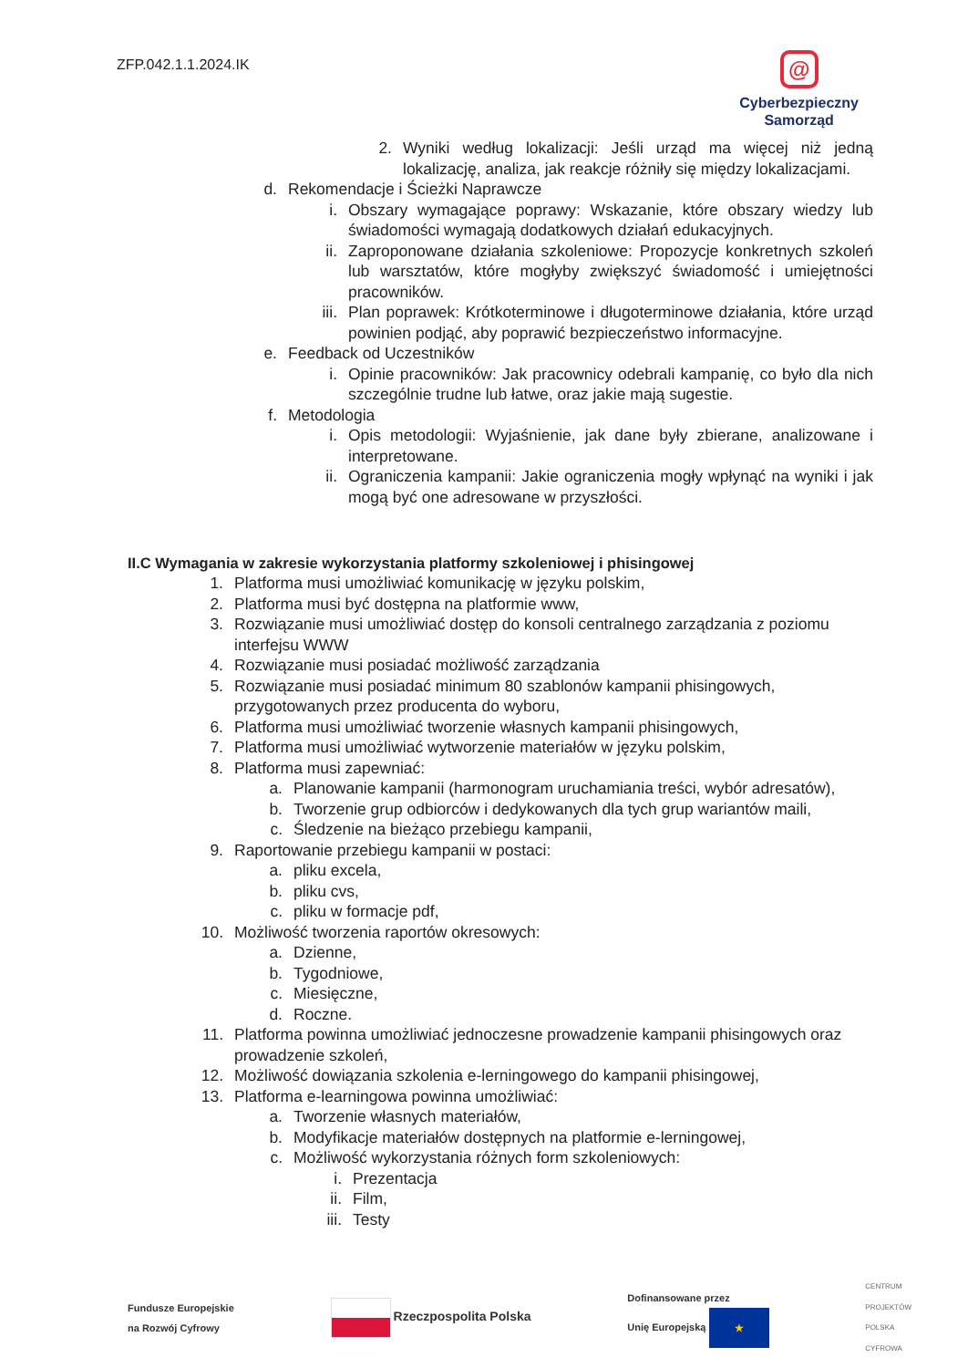ZFP.042.1.1.2024.IK
@
Cyberbezpieczny
Samorząd
2. Wyniki według lokalizacji: Jeśli urząd ma więcej niż jedną lokalizację, analiza, jak reakcje różniły się między lokalizacjami.
d. Rekomendacje i Ścieżki Naprawcze
i. Obszary wymagające poprawy: Wskazanie, które obszary wiedzy lub świadomości wymagają dodatkowych działań edukacyjnych.
ii.
Zaproponowane działania szkoleniowe: Propozycje konkretnych szkoleń lub warsztatów, które mogłyby zwiększyć świadomość i umiejętności pracowników.
iii.
Plan poprawek: Krótkoterminowe i długoterminowe działania, które urząd powinien podjąć, aby poprawić bezpieczeństwo informacyjne.
e. Feedback od Uczestników
i. Opinie pracowników: Jak pracownicy odebrali kampanię, co było dla nich szczególnie trudne lub łatwe, oraz jakie mają sugestie.
f. Metodologia
i. Opis metodologii: Wyjaśnienie, jak dane były zbierane, analizowane i interpretowane.
ii.
Ograniczenia kampanii: Jakie ograniczenia mogły wpłynąć na wyniki i jak mogą być one adresowane w przyszłości.
II.C Wymagania w zakresie wykorzystania platformy szkoleniowej i phisingowej
1. Platforma musi umożliwiać komunikację w języku polskim,
2. Platforma musi być dostępna na platformie www,
3. Rozwiązanie musi umożliwiać dostęp do konsoli centralnego zarządzania z poziomu interfejsu WWW
4. Rozwiązanie musi posiadać możliwość zarządzania
5. Rozwiązanie musi posiadać minimum 80 szablonów kampanii phisingowych, przygotowanych przez producenta do wyboru,
6. Platforma musi umożliwiać tworzenie własnych kampanii phisingowych,
7. Platforma musi umożliwiać wytworzenie materiałów w języku polskim,
8. Platforma musi zapewniać:
a. Planowanie kampanii (harmonogram uruchamiania treści, wybór adresatów),
b. Tworzenie grup odbiorców i dedykowanych dla tych grup wariantów maili,
c. Śledzenie na bieżąco przebiegu kampanii,
9. Raportowanie przebiegu kampanii w postaci:
a. pliku excela,
b. pliku cvs,
c. pliku w formacje pdf,
10.
Możliwość tworzenia raportów okresowych:
a. Dzienne,
b. Tygodniowe,
c. Miesięczne,
d. Roczne.
11.
Platforma powinna umożliwiać jednoczesne prowadzenie kampanii phisingowych oraz prowadzenie szkoleń,
12.
Możliwość dowiązania szkolenia e-lerningowego do kampanii phisingowej,
13.
Platforma e-learningowa powinna umożliwiać:
a. Tworzenie własnych materiałów,
b. Modyfikacje materiałów dostępnych na platformie e-lerningowej,
c. Możliwość wykorzystania różnych form szkoleniowych:
i. Prezentacja
ii.
Film,
iii.
Testy
Fundusze Europejskie
na Rozwój Cyfrowy
Rzeczpospolita Polska
Dofinansowane przez
Unię Europejską ★
CENTRUM
PROJEKTÓW
POLSKA
CYFROWA